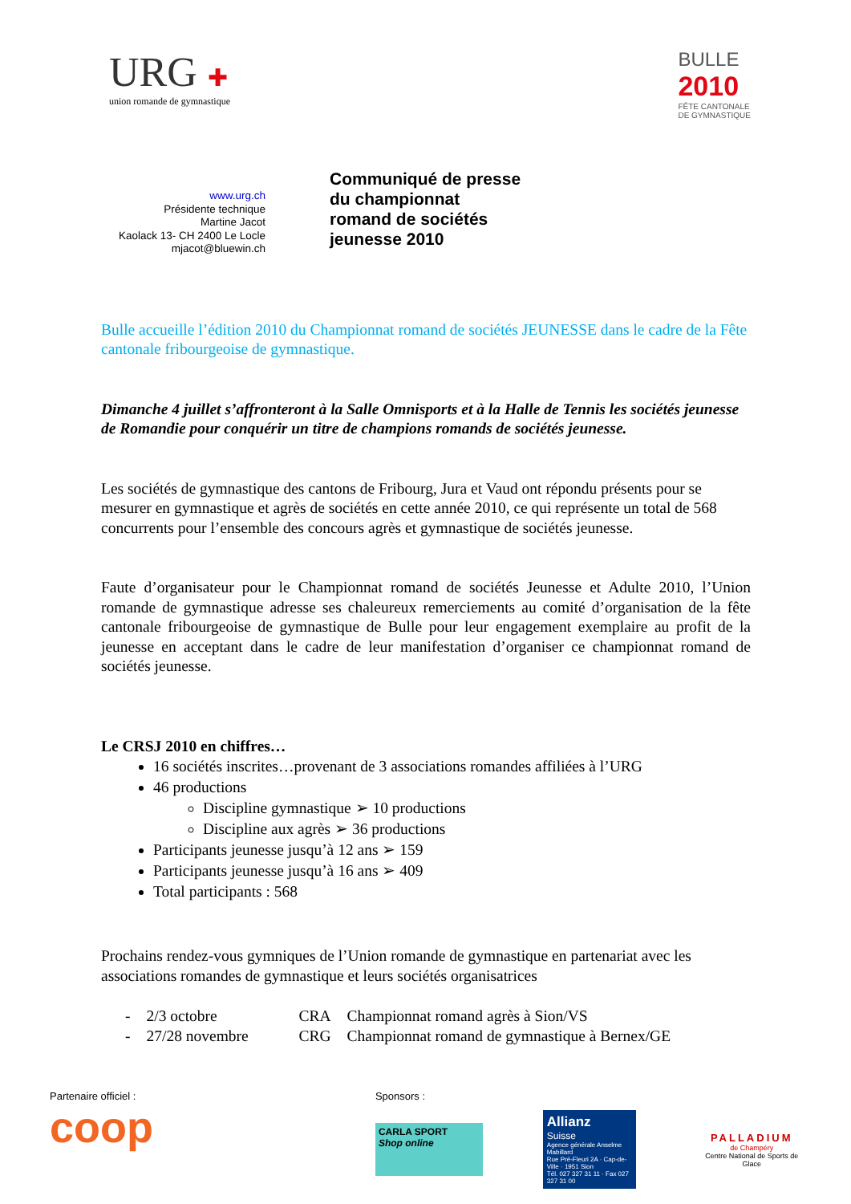URG ✚
union romande de gymnastique
BULLE
2010
FÊTE CANTONALE
DE GYMNASTIQUE
www.urg.ch
Présidente technique
Martine Jacot
Kaolack 13- CH 2400 Le Locle
mjacot@bluewin.ch
Communiqué de presse
du championnat
romand de sociétés
jeunesse 2010
Bulle accueille l’édition 2010 du Championnat romand de sociétés JEUNESSE dans le cadre de la Fête cantonale fribourgeoise de gymnastique.
Dimanche 4 juillet s’affronteront à la Salle Omnisports et à la Halle de Tennis les sociétés jeunesse de Romandie pour conquérir un titre de champions romands de sociétés jeunesse.
Les sociétés de gymnastique des cantons de Fribourg, Jura et Vaud ont répondu présents pour se mesurer en gymnastique et agrès de sociétés en cette année 2010, ce qui représente un total de 568 concurrents pour l’ensemble des concours agrès et gymnastique de sociétés jeunesse.
Faute d’organisateur pour le Championnat romand de sociétés Jeunesse et Adulte 2010, l’Union romande de gymnastique adresse ses chaleureux remerciements au comité d’organisation de la fête cantonale fribourgeoise de gymnastique de Bulle pour leur engagement exemplaire au profit de la jeunesse en acceptant dans le cadre de leur manifestation d’organiser ce championnat romand de sociétés jeunesse.
Le CRSJ 2010 en chiffres…
16 sociétés inscrites…provenant de 3 associations romandes affiliées à l’URG
46 productions
Discipline gymnastique ➢ 10 productions
Discipline aux agrès ➢ 36 productions
Participants jeunesse jusqu’à 12 ans ➢ 159
Participants jeunesse jusqu’à 16 ans ➢ 409
Total participants : 568
Prochains rendez-vous gymniques de l’Union romande de gymnastique en partenariat avec les associations romandes de gymnastique et leurs sociétés organisatrices
| - | 2/3 octobre | CRA | Championnat romand agrès à Sion/VS |
| - | 27/28 novembre | CRG | Championnat romand de gymnastique à Bernex/GE |
Partenaire officiel :
coop
Sponsors :
CARLA SPORT
Shop online
Allianz
Suisse
Agence générale Anselme Mabillard
Rue Pré-Fleuri 2A · Cap-de-Ville · 1951 Sion
Tél. 027 327 31 11 · Fax 027 327 31 00
PALLADIUM
de Champéry
Centre National de Sports de Glace